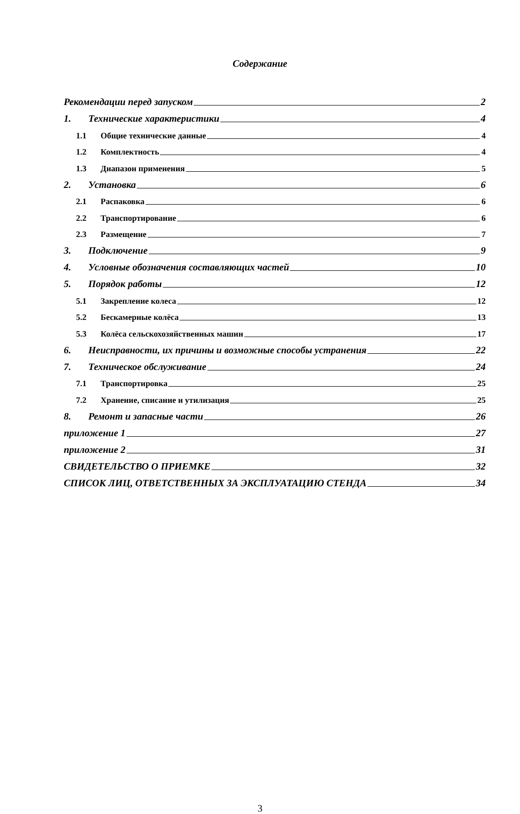Содержание
Рекомендации перед запуском 2
1. Технические характеристики 4
1.1 Общие технические данные 4
1.2 Комплектность 4
1.3 Диапазон применения 5
2. Установка 6
2.1 Распаковка 6
2.2 Транспортирование 6
2.3 Размещение 7
3. Подключение 9
4. Условные обозначения составляющих частей 10
5. Порядок работы 12
5.1 Закрепление колеса 12
5.2 Бескамерные колёса 13
5.3 Колёса сельскохозяйственных машин 17
6. Неисправности, их причины и возможные способы устранения 22
7. Техническое обслуживание 24
7.1 Транспортировка 25
7.2 Хранение, списание и утилизация 25
8. Ремонт и запасные части 26
приложение 1 27
приложение 2 31
СВИДЕТЕЛЬСТВО О ПРИЕМКЕ 32
СПИСОК ЛИЦ, ОТВЕТСТВЕННЫХ ЗА ЭКСПЛУАТАЦИЮ СТЕНДА 34
3